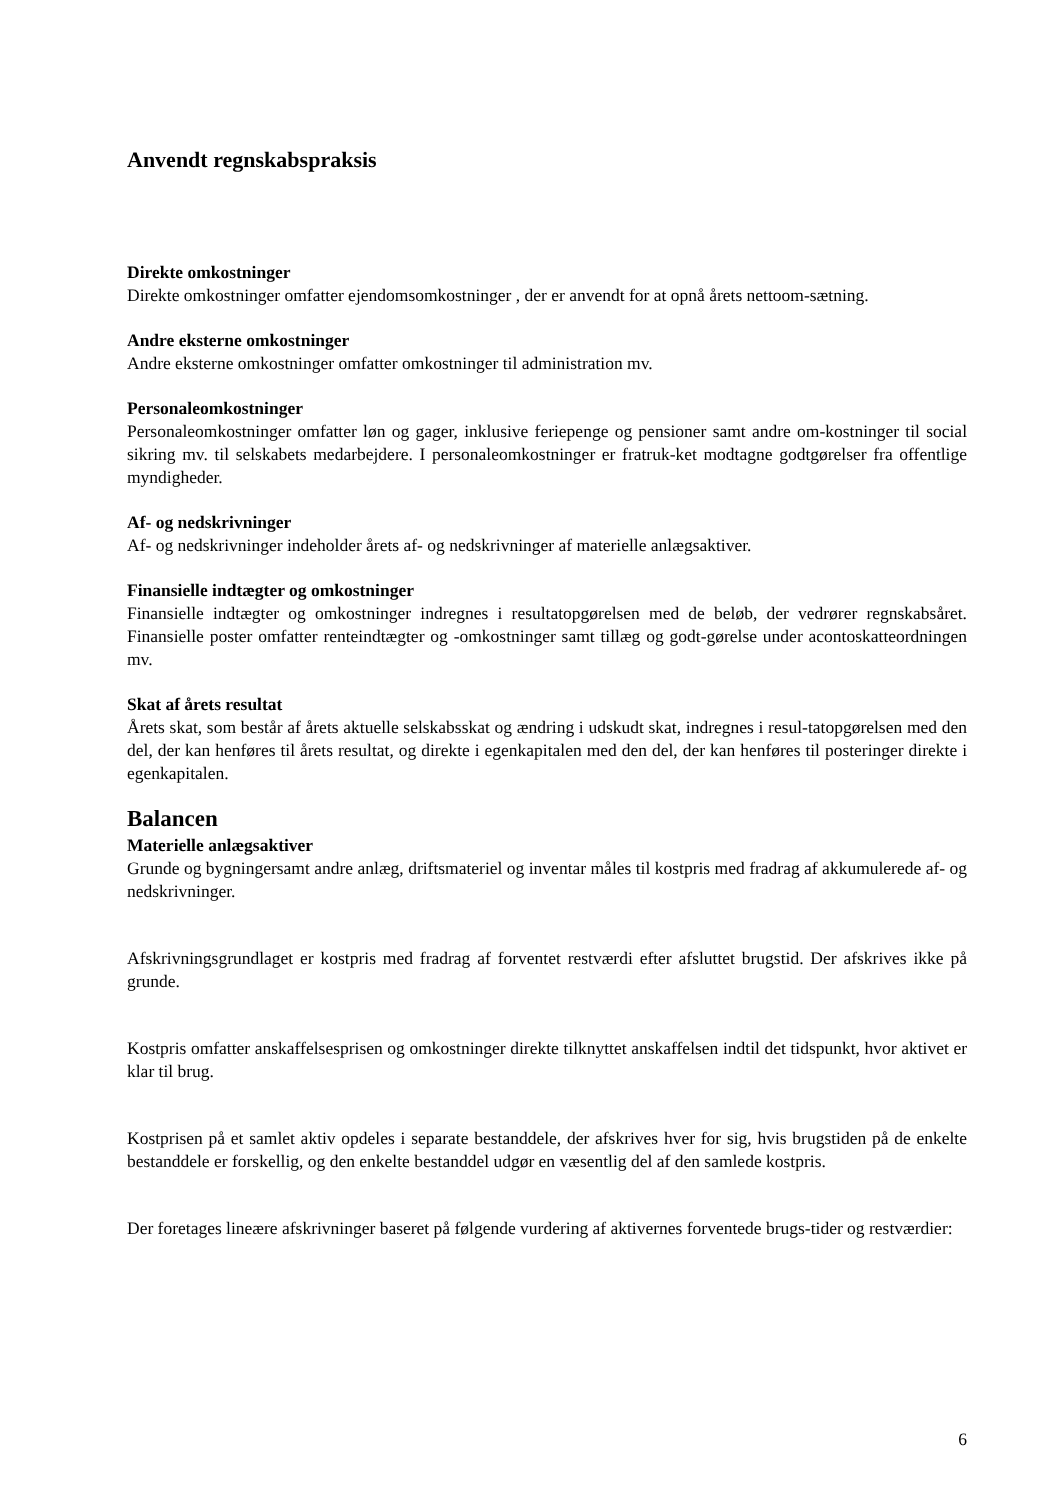Anvendt regnskabspraksis
Direkte omkostninger
Direkte omkostninger omfatter ejendomsomkostninger , der er anvendt for at opnå årets nettoom-sætning.
Andre eksterne omkostninger
Andre eksterne omkostninger omfatter omkostninger til administration mv.
Personaleomkostninger
Personaleomkostninger omfatter løn og gager, inklusive feriepenge og pensioner samt andre om-kostninger til social sikring mv. til selskabets medarbejdere. I personaleomkostninger er fratruk-ket modtagne godtgørelser fra offentlige myndigheder.
Af- og nedskrivninger
Af- og nedskrivninger indeholder årets af- og nedskrivninger af materielle anlægsaktiver.
Finansielle indtægter og omkostninger
Finansielle indtægter og omkostninger indregnes i resultatopgørelsen med de beløb, der vedrører regnskabsåret. Finansielle poster omfatter renteindtægter og -omkostninger samt tillæg og godt-gørelse under acontoskatteordningen mv.
Skat af årets resultat
Årets skat, som består af årets aktuelle selskabsskat og ændring i udskudt skat, indregnes i resul-tatopgørelsen med den del, der kan henføres til årets resultat, og direkte i egenkapitalen med den del, der kan henføres til posteringer direkte i egenkapitalen.
Balancen
Materielle anlægsaktiver
Grunde og bygningersamt andre anlæg, driftsmateriel og inventar måles til kostpris med fradrag af akkumulerede af- og nedskrivninger.
Afskrivningsgrundlaget er kostpris med fradrag af forventet restværdi efter afsluttet brugstid. Der afskrives ikke på grunde.
Kostpris omfatter anskaffelsesprisen og omkostninger direkte tilknyttet anskaffelsen indtil det tidspunkt, hvor aktivet er klar til brug.
Kostprisen på et samlet aktiv opdeles i separate bestanddele, der afskrives hver for sig, hvis brugstiden på de enkelte bestanddele er forskellig, og den enkelte bestanddel udgør en væsentlig del af den samlede kostpris.
Der foretages lineære afskrivninger baseret på følgende vurdering af aktivernes forventede brugs-tider og restværdier:
6